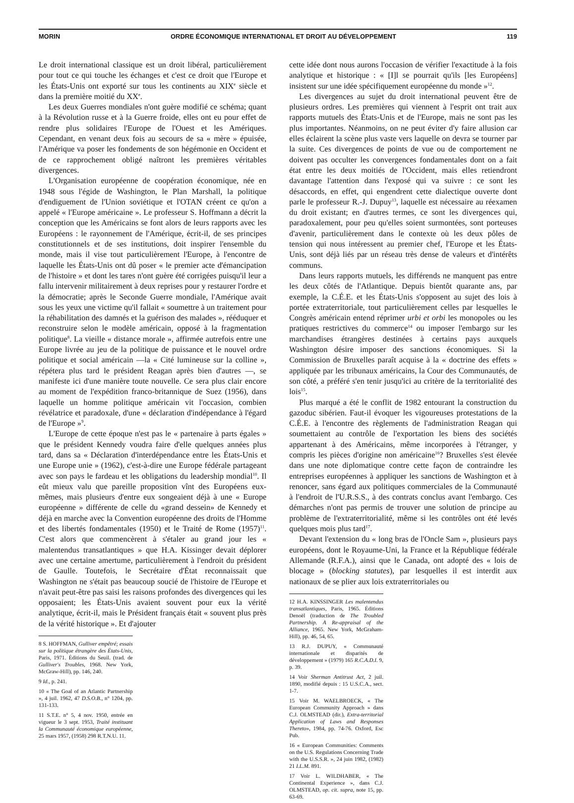MORIN ORDRE ÉCONOMIQUE INTERNATIONAL ET DROIT AU DÉVELOPPEMENT 119
Le droit international classique est un droit libéral, particulièrement pour tout ce qui touche les échanges et c'est ce droit que l'Europe et les États-Unis ont exporté sur tous les continents au XIX<sup>e</sup> siècle et dans la première moitié du XX<sup>e</sup>.
Les deux Guerres mondiales n'ont guère modifié ce schéma; quant à la Révolution russe et à la Guerre froide, elles ont eu pour effet de rendre plus solidaires l'Europe de l'Ouest et les Amériques. Cependant, en venant deux fois au secours de sa « mère » épuisée, l'Amérique va poser les fondements de son hégémonie en Occident et de ce rapprochement obligé naîtront les premières véritables divergences.
L'Organisation européenne de coopération économique, née en 1948 sous l'égide de Washington, le Plan Marshall, la politique d'endiguement de l'Union soviétique et l'OTAN créent ce qu'on a appelé « l'Europe américaine ». Le professeur S. Hoffmann a décrit la conception que les Américains se font alors de leurs rapports avec les Européens : le rayonnement de l'Amérique, écrit-il, de ses principes constitutionnels et de ses institutions, doit inspirer l'ensemble du monde, mais il vise tout particulièrement l'Europe, à l'encontre de laquelle les États-Unis ont dû poser « le premier acte d'émancipation de l'histoire » et dont les tares n'ont guère été corrigées puisqu'il leur a fallu intervenir militairement à deux reprises pour y restaurer l'ordre et la démocratie; après le Seconde Guerre mondiale, l'Amérique avait sous les yeux une victime qu'il fallait « soumettre à un traitement pour la réhabilitation des damnés et la guérison des malades », rééduquer et reconstruire selon le modèle américain, opposé à la fragmentation politique<sup>8</sup>. La vieille « distance morale », affirmée autrefois entre une Europe livrée au jeu de la politique de puissance et le nouvel ordre politique et social américain —la « Cité lumineuse sur la colline », répétera plus tard le président Reagan après bien d'autres —, se manifeste ici d'une manière toute nouvelle. Ce sera plus clair encore au moment de l'expédition franco-britannique de Suez (1956), dans laquelle un homme politique américain vit l'occasion, combien révélatrice et paradoxale, d'une « déclaration d'indépendance à l'égard de l'Europe »<sup>9</sup>.
L'Europe de cette époque n'est pas le « partenaire à parts égales » que le président Kennedy voudra faire d'elle quelques années plus tard, dans sa « Déclaration d'interdépendance entre les États-Unis et une Europe unie » (1962), c'est-à-dire une Europe fédérale partageant avec son pays le fardeau et les obligations du leadership mondial<sup>10</sup>. Il eût mieux valu que pareille proposition vînt des Européens eux-mêmes, mais plusieurs d'entre eux songeaient déjà à une « Europe européenne » différente de celle du «grand dessein» de Kennedy et déjà en marche avec la Convention européenne des droits de l'Homme et des libertés fondamentales (1950) et le Traité de Rome (1957)<sup>11</sup>. C'est alors que commencèrent à s'étaler au grand jour les « malentendus transatlantiques » que H.A. Kissinger devait déplorer avec une certaine amertume, particulièrement à l'endroit du président de Gaulle. Toutefois, le Secrétaire d'État reconnaissait que Washington ne s'était pas beaucoup soucié de l'histoire de l'Europe et n'avait peut-être pas saisi les raisons profondes des divergences qui les opposaient; les États-Unis avaient souvent pour eux la vérité analytique, écrit-il, mais le Président français était « souvent plus près de la vérité historique ». Et d'ajouter
8 S. HOFFMAN, Gulliver empêtré; essais sur la politique étrangère des États-Unis, Paris, 1971. Éditions du Seuil. (trad. de Gulliver's Troubles, 1968. New York, McGraw-Hill), pp. 146, 240.
9 Id., p. 241.
10 « The Goal of an Atlantic Partnership », 4 juil. 1962, 47 D.S.O.B., n° 1204, pp. 131-133.
11 S.T.E. n° 5, 4 nov. 1950, entrée en vigueur le 3 sept. 1953, Traité instituant la Communauté économique européenne, 25 mars 1957, (1958) 298 R.T.N.U. 11.
cette idée dont nous aurons l'occasion de vérifier l'exactitude à la fois analytique et historique : « [I]l se pourrait qu'ils [les Européens] insistent sur une idée spécifiquement européenne du monde »<sup>12</sup>.
Les divergences au sujet du droit international peuvent être de plusieurs ordres. Les premières qui viennent à l'esprit ont trait aux rapports mutuels des États-Unis et de l'Europe, mais ne sont pas les plus importantes. Néanmoins, on ne peut éviter d'y faire allusion car elles éclairent la scène plus vaste vers laquelle on devra se tourner par la suite. Ces divergences de points de vue ou de comportement ne doivent pas occulter les convergences fondamentales dont on a fait état entre les deux moitiés de l'Occident, mais elles retiendront davantage l'attention dans l'exposé qui va suivre : ce sont les désaccords, en effet, qui engendrent cette dialectique ouverte dont parle le professeur R.-J. Dupuy<sup>13</sup>, laquelle est nécessaire au réexamen du droit existant; en d'autres termes, ce sont les divergences qui, paradoxalement, pour peu qu'elles soient surmontées, sont porteuses d'avenir, particulièrement dans le contexte où les deux pôles de tension qui nous intéressent au premier chef, l'Europe et les États-Unis, sont déjà liés par un réseau très dense de valeurs et d'intérêts communs.
Dans leurs rapports mutuels, les différends ne manquent pas entre les deux côtés de l'Atlantique. Depuis bientôt quarante ans, par exemple, la C.É.E. et les États-Unis s'opposent au sujet des lois à portée extraterritoriale, tout particulièrement celles par lesquelles le Congrès américain entend réprimer urbi et orbi les monopoles ou les pratiques restrictives du commerce<sup>14</sup> ou imposer l'embargo sur les marchandises étrangères destinées à certains pays auxquels Washington désire imposer des sanctions économiques. Si la Commission de Bruxelles paraît acquise à la « doctrine des effets » appliquée par les tribunaux américains, la Cour des Communautés, de son côté, a préféré s'en tenir jusqu'ici au critère de la territorialité des lois<sup>15</sup>.
Plus marqué a été le conflit de 1982 entourant la construction du gazoduc sibérien. Faut-il évoquer les vigoureuses protestations de la C.É.E. à l'encontre des règlements de l'administration Reagan qui soumettaient au contrôle de l'exportation les biens des sociétés appartenant à des Américains, même incorporées à l'étranger, y compris les pièces d'origine non américaine<sup>16</sup>? Bruxelles s'est élevée dans une note diplomatique contre cette façon de contraindre les entreprises européennes à appliquer les sanctions de Washington et à renoncer, sans égard aux politiques commerciales de la Communauté à l'endroit de l'U.R.S.S., à des contrats conclus avant l'embargo. Ces démarches n'ont pas permis de trouver une solution de principe au problème de l'extraterritorialité, même si les contrôles ont été levés quelques mois plus tard<sup>17</sup>.
Devant l'extension du « long bras de l'Oncle Sam », plusieurs pays européens, dont le Royaume-Uni, la France et la République fédérale Allemande (R.F.A.), ainsi que le Canada, ont adopté des « lois de blocage » (blocking statutes), par lesquelles il est interdit aux nationaux de se plier aux lois extraterritoriales ou
12 H.A. KINSSINGER Les malentendus transatlantiques, Paris, 1965. Éditions Denoël (traduction de The Troubled Partnership. A Re-appraisal of the Alliance, 1965. New York, McGraham-Hill), pp. 46, 54, 65.
13 R.J. DUPUY, « Communauté internationale et disparités de développement » (1979) 165 R.C.A.D.I. 9, p. 39.
14 Voir Sherman Antitrust Act, 2 juil. 1890, modifié depuis : 15 U.S.C.A., sect. 1-7.
15 Voir M. WAELBROECK, « The European Community Approach » dans C.J. OLMSTEAD (dir.), Extra-territorial Application of Laws and Responses Thereto», 1984, pp. 74-76. Oxford, Esc Pub.
16 « European Communities: Comments on the U.S. Regulations Concerning Trade with the U.S.S.R. », 24 juin 1982, (1982) 21 I.L.M. 891.
17 Voir L. WILDHABER, « The Continental Experience », dans C.J. OLMSTEAD, op. cit. supra, note 15, pp. 63-69.